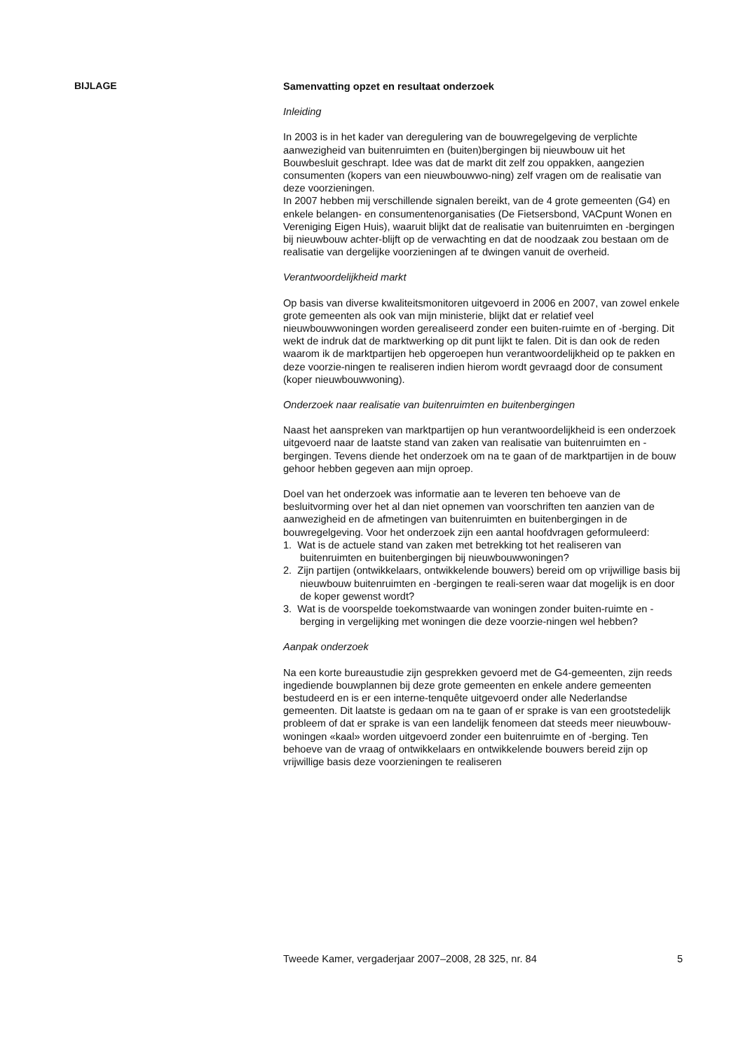BIJLAGE
Samenvatting opzet en resultaat onderzoek
Inleiding
In 2003 is in het kader van deregulering van de bouwregelgeving de verplichte aanwezigheid van buitenruimten en (buiten)bergingen bij nieuwbouw uit het Bouwbesluit geschrapt. Idee was dat de markt dit zelf zou oppakken, aangezien consumenten (kopers van een nieuwbouwwo-ning) zelf vragen om de realisatie van deze voorzieningen.
In 2007 hebben mij verschillende signalen bereikt, van de 4 grote gemeenten (G4) en enkele belangen- en consumentenorganisaties (De Fietsersbond, VACpunt Wonen en Vereniging Eigen Huis), waaruit blijkt dat de realisatie van buitenruimten en -bergingen bij nieuwbouw achter-blijft op de verwachting en dat de noodzaak zou bestaan om de realisatie van dergelijke voorzieningen af te dwingen vanuit de overheid.
Verantwoordelijkheid markt
Op basis van diverse kwaliteitsmonitoren uitgevoerd in 2006 en 2007, van zowel enkele grote gemeenten als ook van mijn ministerie, blijkt dat er relatief veel nieuwbouwwoningen worden gerealiseerd zonder een buiten-ruimte en of -berging. Dit wekt de indruk dat de marktwerking op dit punt lijkt te falen. Dit is dan ook de reden waarom ik de marktpartijen heb opgeroepen hun verantwoordelijkheid op te pakken en deze voorzie-ningen te realiseren indien hierom wordt gevraagd door de consument (koper nieuwbouwwoning).
Onderzoek naar realisatie van buitenruimten en buitenbergingen
Naast het aanspreken van marktpartijen op hun verantwoordelijkheid is een onderzoek uitgevoerd naar de laatste stand van zaken van realisatie van buitenruimten en -bergingen. Tevens diende het onderzoek om na te gaan of de marktpartijen in de bouw gehoor hebben gegeven aan mijn oproep.
Doel van het onderzoek was informatie aan te leveren ten behoeve van de besluitvorming over het al dan niet opnemen van voorschriften ten aanzien van de aanwezigheid en de afmetingen van buitenruimten en buitenbergingen in de bouwregelgeving. Voor het onderzoek zijn een aantal hoofdvragen geformuleerd:
1. Wat is de actuele stand van zaken met betrekking tot het realiseren van buitenruimten en buitenbergingen bij nieuwbouwwoningen?
2. Zijn partijen (ontwikkelaars, ontwikkelende bouwers) bereid om op vrijwillige basis bij nieuwbouw buitenruimten en -bergingen te reali-seren waar dat mogelijk is en door de koper gewenst wordt?
3. Wat is de voorspelde toekomstwaarde van woningen zonder buiten-ruimte en -berging in vergelijking met woningen die deze voorzie-ningen wel hebben?
Aanpak onderzoek
Na een korte bureaustudie zijn gesprekken gevoerd met de G4-gemeenten, zijn reeds ingediende bouwplannen bij deze grote gemeenten en enkele andere gemeenten bestudeerd en is er een interne-tenquête uitgevoerd onder alle Nederlandse gemeenten. Dit laatste is gedaan om na te gaan of er sprake is van een grootstedelijk probleem of dat er sprake is van een landelijk fenomeen dat steeds meer nieuwbouw-woningen «kaal» worden uitgevoerd zonder een buitenruimte en of -berging. Ten behoeve van de vraag of ontwikkelaars en ontwikkelende bouwers bereid zijn op vrijwillige basis deze voorzieningen te realiseren
Tweede Kamer, vergaderjaar 2007–2008, 28 325, nr. 84 5